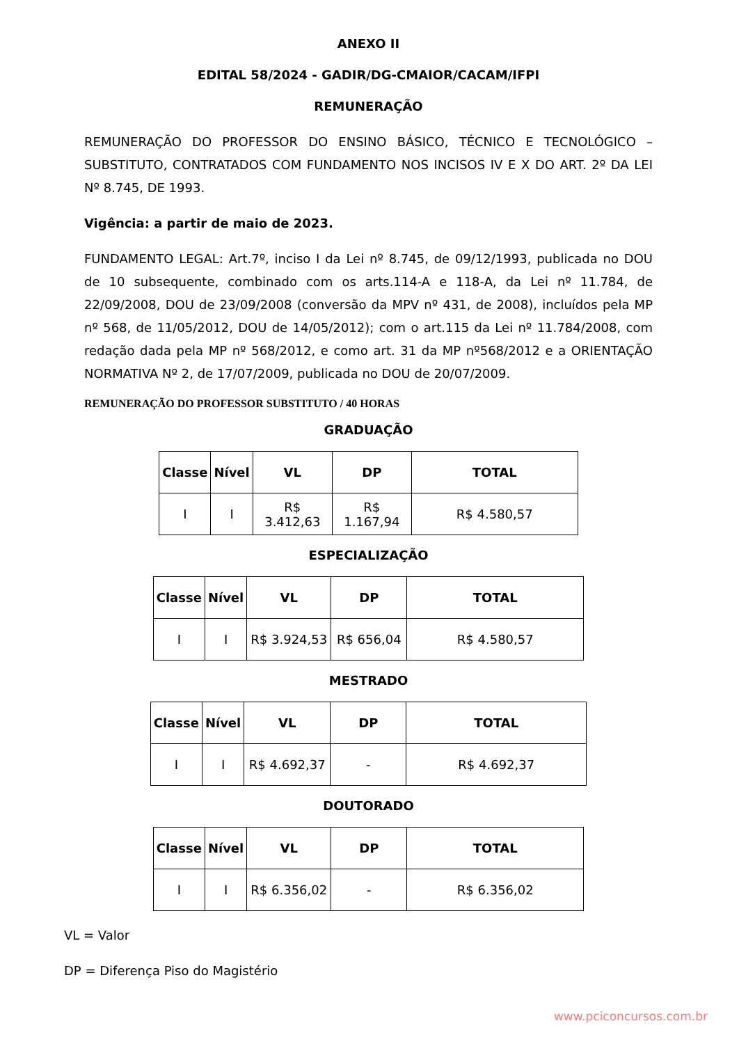ANEXO II
EDITAL 58/2024 - GADIR/DG-CMAIOR/CACAM/IFPI
REMUNERAÇÃO
REMUNERAÇÃO DO PROFESSOR DO ENSINO BÁSICO, TÉCNICO E TECNOLÓGICO – SUBSTITUTO, CONTRATADOS COM FUNDAMENTO NOS INCISOS IV E X DO ART. 2º DA LEI Nº 8.745, DE 1993.
Vigência: a partir de maio de 2023.
FUNDAMENTO LEGAL: Art.7º, inciso I da Lei nº 8.745, de 09/12/1993, publicada no DOU de 10 subsequente, combinado com os arts.114-A e 118-A, da Lei nº 11.784, de 22/09/2008, DOU de 23/09/2008 (conversão da MPV nº 431, de 2008), incluídos pela MP nº 568, de 11/05/2012, DOU de 14/05/2012); com o art.115 da Lei nº 11.784/2008, com redação dada pela MP nº 568/2012, e como art. 31 da MP nº568/2012 e a ORIENTAÇÃO NORMATIVA Nº 2, de 17/07/2009, publicada no DOU de 20/07/2009.
REMUNERAÇÃO DO PROFESSOR SUBSTITUTO / 40 HORAS
GRADUAÇÃO
| Classe | Nível | VL | DP | TOTAL |
| --- | --- | --- | --- | --- |
| I | I | R$ 3.412,63 | R$ 1.167,94 | R$ 4.580,57 |
ESPECIALIZAÇÃO
| Classe | Nível | VL | DP | TOTAL |
| --- | --- | --- | --- | --- |
| I | I | R$ 3.924,53 | R$ 656,04 | R$ 4.580,57 |
MESTRADO
| Classe | Nível | VL | DP | TOTAL |
| --- | --- | --- | --- | --- |
| I | I | R$ 4.692,37 | - | R$ 4.692,37 |
DOUTORADO
| Classe | Nível | VL | DP | TOTAL |
| --- | --- | --- | --- | --- |
| I | I | R$ 6.356,02 | - | R$ 6.356,02 |
VL = Valor
DP = Diferença Piso do Magistério
www.pciconcursos.com.br